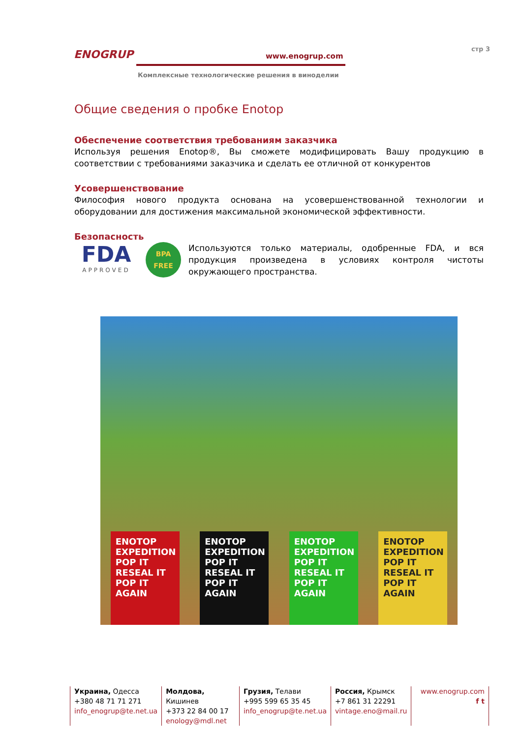ENOGRUP
www.enogrup.com
Комплексные технологические решения в виноделии
стр 3
Общие сведения о пробке Enotop
Обеспечение соответствия требованиям заказчика
Используя решения Enotop®, Вы сможете модифицировать Вашу продукцию в соответствии с требованиями заказчика и сделать ее отличной от конкурентов
Усовершенствование
Философия нового продукта основана на усовершенствованной технологии и оборудовании для достижения максимальной экономической эффективности.
Безопасность
FDA
APPROVED
BPA
FREE
Используются только материалы, одобренные FDA, и вся продукция произведена в условиях контроля чистоты окружающего пространства.
ENOTOP EXPEDITION POP IT RESEAL IT POP IT AGAIN
ENOTOP EXPEDITION POP IT RESEAL IT POP IT AGAIN
ENOTOP EXPEDITION POP IT RESEAL IT POP IT AGAIN
ENOTOP EXPEDITION POP IT RESEAL IT POP IT AGAIN
Украина, Одесса
+380 48 71 71 271
info_enogrup@te.net.ua
Молдова, Кишинев
+373 22 84 00 17
enology@mdl.net
Грузия, Телави
+995 599 65 35 45
info_enogrup@te.net.ua
Россия, Крымск
+7 861 31 22291
vintage.eno@mail.ru
www.enogrup.com
f t